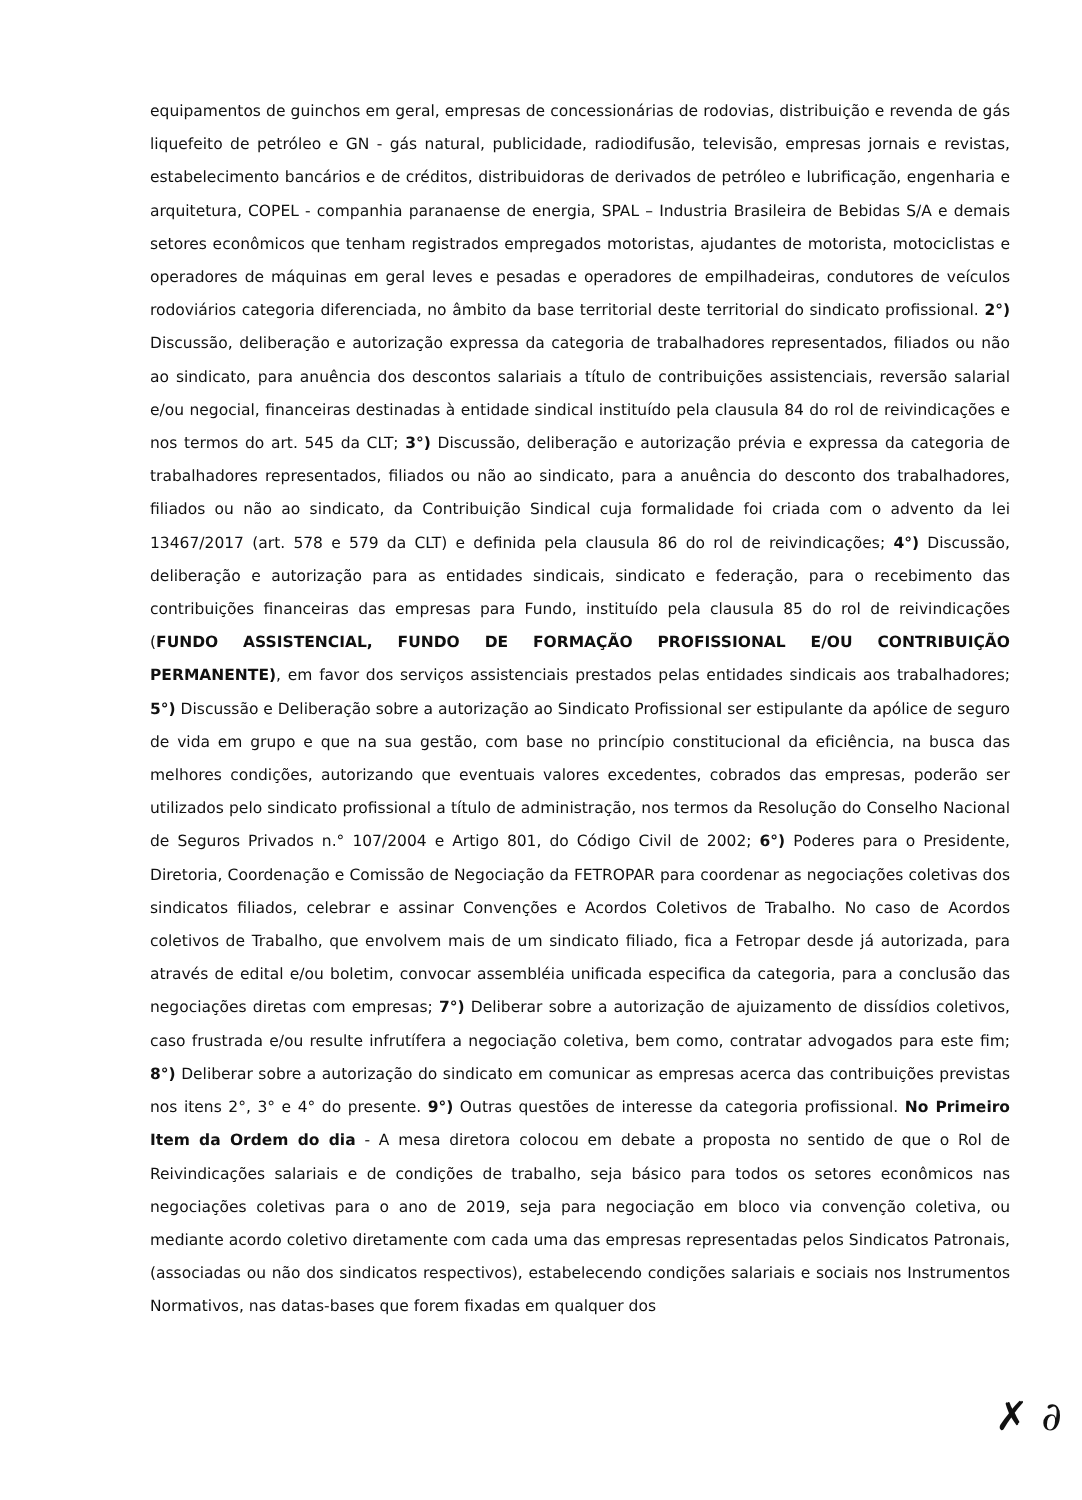equipamentos de guinchos em geral, empresas de concessionárias de rodovias, distribuição e revenda de gás liquefeito de petróleo e GN - gás natural, publicidade, radiodifusão, televisão, empresas jornais e revistas, estabelecimento bancários e de créditos, distribuidoras de derivados de petróleo e lubrificação, engenharia e arquitetura, COPEL - companhia paranaense de energia, SPAL – Industria Brasileira de Bebidas S/A e demais setores econômicos que tenham registrados empregados motoristas, ajudantes de motorista, motociclistas e operadores de máquinas em geral leves e pesadas e operadores de empilhadeiras, condutores de veículos rodoviários categoria diferenciada, no âmbito da base territorial deste territorial do sindicato profissional. 2°) Discussão, deliberação e autorização expressa da categoria de trabalhadores representados, filiados ou não ao sindicato, para anuência dos descontos salariais a título de contribuições assistenciais, reversão salarial e/ou negocial, financeiras destinadas à entidade sindical instituído pela clausula 84 do rol de reivindicações e nos termos do art. 545 da CLT; 3°) Discussão, deliberação e autorização prévia e expressa da categoria de trabalhadores representados, filiados ou não ao sindicato, para a anuência do desconto dos trabalhadores, filiados ou não ao sindicato, da Contribuição Sindical cuja formalidade foi criada com o advento da lei 13467/2017 (art. 578 e 579 da CLT) e definida pela clausula 86 do rol de reivindicações; 4°) Discussão, deliberação e autorização para as entidades sindicais, sindicato e federação, para o recebimento das contribuições financeiras das empresas para Fundo, instituído pela clausula 85 do rol de reivindicações (FUNDO ASSISTENCIAL, FUNDO DE FORMAÇÃO PROFISSIONAL E/OU CONTRIBUIÇÃO PERMANENTE), em favor dos serviços assistenciais prestados pelas entidades sindicais aos trabalhadores; 5°) Discussão e Deliberação sobre a autorização ao Sindicato Profissional ser estipulante da apólice de seguro de vida em grupo e que na sua gestão, com base no princípio constitucional da eficiência, na busca das melhores condições, autorizando que eventuais valores excedentes, cobrados das empresas, poderão ser utilizados pelo sindicato profissional a título de administração, nos termos da Resolução do Conselho Nacional de Seguros Privados n.° 107/2004 e Artigo 801, do Código Civil de 2002; 6°) Poderes para o Presidente, Diretoria, Coordenação e Comissão de Negociação da FETROPAR para coordenar as negociações coletivas dos sindicatos filiados, celebrar e assinar Convenções e Acordos Coletivos de Trabalho. No caso de Acordos coletivos de Trabalho, que envolvem mais de um sindicato filiado, fica a Fetropar desde já autorizada, para através de edital e/ou boletim, convocar assembléia unificada especifica da categoria, para a conclusão das negociações diretas com empresas; 7°) Deliberar sobre a autorização de ajuizamento de dissídios coletivos, caso frustrada e/ou resulte infrutífera a negociação coletiva, bem como, contratar advogados para este fim; 8°) Deliberar sobre a autorização do sindicato em comunicar as empresas acerca das contribuições previstas nos itens 2°, 3° e 4° do presente. 9°) Outras questões de interesse da categoria profissional. No Primeiro Item da Ordem do dia - A mesa diretora colocou em debate a proposta no sentido de que o Rol de Reivindicações salariais e de condições de trabalho, seja básico para todos os setores econômicos nas negociações coletivas para o ano de 2019, seja para negociação em bloco via convenção coletiva, ou mediante acordo coletivo diretamente com cada uma das empresas representadas pelos Sindicatos Patronais, (associadas ou não dos sindicatos respectivos), estabelecendo condições salariais e sociais nos Instrumentos Normativos, nas datas-bases que forem fixadas em qualquer dos
✗ ∂